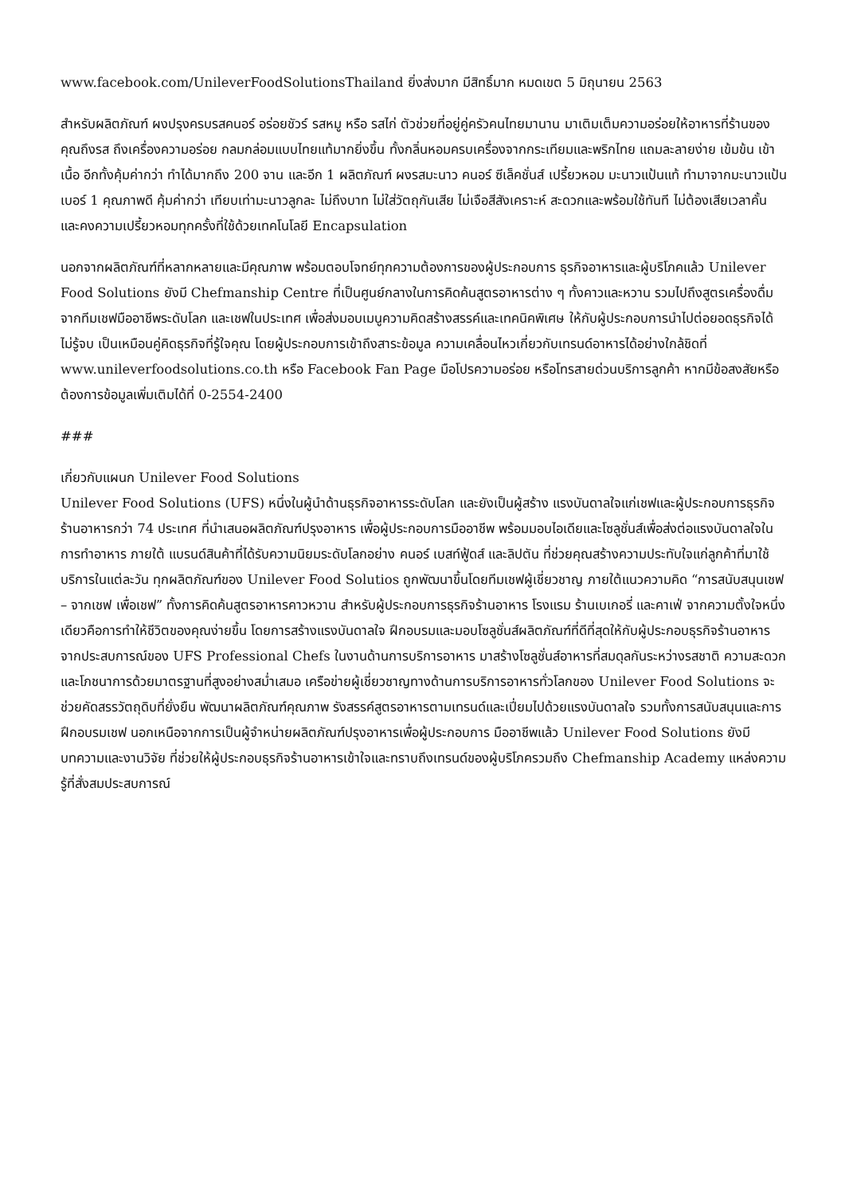www.facebook.com/UnileverFoodSolutionsThailand ยิ่งส่งมาก มีสิทธิ์มาก หมดเขต 5 มิถุนายน 2563
สำหรับผลิตภัณฑ์ ผงปรุงครบรสคนอร์ อร่อยชัวร์ รสหมู หรือ รสไก่ ตัวช่วยที่อยู่คู่ครัวคนไทยมานาน มาเติมเต็มความอร่อยให้อาหารที่ร้านของคุณถึงรส ถึงเครื่องความอร่อย กลมกล่อมแบบไทยแท้มากยิ่งขึ้น ทั้งกลิ่นหอมครบเครื่องจากกระเทียมและพริกไทย แถมละลายง่าย เข้มข้น เข้าเนื้อ อีกทั้งคุ้มค่ากว่า ทำได้มากถึง 200 จาน และอีก 1 ผลิตภัณฑ์ ผงรสมะนาว คนอร์ ซีเล็คชั่นส์ เปรี้ยวหอม มะนาวแป้นแท้ ทำมาจากมะนาวแป้นเบอร์ 1 คุณภาพดี คุ้มค่ากว่า เทียบเท่ามะนาวลูกละ ไม่ถึงบาท ไม่ใส่วัตถุกันเสีย ไม่เจือสีสังเคราะห์ สะดวกและพร้อมใช้ทันที ไม่ต้องเสียเวลาคั้น และคงความเปรี้ยวหอมทุกครั้งที่ใช้ด้วยเทคโนโลยี Encapsulation
นอกจากผลิตภัณฑ์ที่หลากหลายและมีคุณภาพ พร้อมตอบโจทย์ทุกความต้องการของผู้ประกอบการ ธุรกิจอาหารและผู้บริโภคแล้ว Unilever Food Solutions ยังมี Chefmanship Centre ที่เป็นศูนย์กลางในการคิดค้นสูตรอาหารต่าง ๆ ทั้งคาวและหวาน รวมไปถึงสูตรเครื่องดื่มจากทีมเชฟมืออาชีพระดับโลก และเชฟในประเทศ เพื่อส่งมอบเมนูความคิดสร้างสรรค์และเทคนิคพิเศษ ให้กับผู้ประกอบการนำไปต่อยอดธุรกิจได้ไม่รู้จบ เป็นเหมือนคู่คิดธุรกิจที่รู้ใจคุณ โดยผู้ประกอบการเข้าถึงสาระข้อมูล ความเคลื่อนไหวเกี่ยวกับเทรนด์อาหารได้อย่างใกล้ชิดที่ www.unileverfoodsolutions.co.th หรือ Facebook Fan Page มือโปรความอร่อย หรือโทรสายด่วนบริการลูกค้า หากมีข้อสงสัยหรือต้องการข้อมูลเพิ่มเติมได้ที่ 0-2554-2400
###
เกี่ยวกับแผนก Unilever Food Solutions
Unilever Food Solutions (UFS) หนึ่งในผู้นำด้านธุรกิจอาหารระดับโลก และยังเป็นผู้สร้าง แรงบันดาลใจแก่เชฟและผู้ประกอบการธุรกิจร้านอาหารกว่า 74 ประเทศ ที่นำเสนอผลิตภัณฑ์ปรุงอาหาร เพื่อผู้ประกอบการมืออาชีพ พร้อมมอบไอเดียและโซลูชั่นส์เพื่อส่งต่อแรงบันดาลใจในการทำอาหาร ภายใต้ แบรนด์สินค้าที่ได้รับความนิยมระดับโลกอย่าง คนอร์ เบสท์ฟู้ดส์ และลิปตัน ที่ช่วยคุณสร้างความประทับใจแก่ลูกค้าที่มาใช้บริการในแต่ละวัน ทุกผลิตภัณฑ์ของ Unilever Food Solutios ถูกพัฒนาขึ้นโดยทีมเชฟผู้เชี่ยวชาญ ภายใต้แนวความคิด “การสนับสนุนเชฟ – จากเชฟ เพื่อเชฟ” ทั้งการคิดค้นสูตรอาหารคาวหวาน สำหรับผู้ประกอบการธุรกิจร้านอาหาร โรงแรม ร้านเบเกอรี่ และคาเฟ่ จากความตั้งใจหนึ่งเดียวคือการทำให้ชีวิตของคุณง่ายขึ้น โดยการสร้างแรงบันดาลใจ ฝึกอบรมและมอบโซลูชั่นส์ผลิตภัณฑ์ที่ดีที่สุดให้กับผู้ประกอบธุรกิจร้านอาหาร จากประสบการณ์ของ UFS Professional Chefs ในงานด้านการบริการอาหาร มาสร้างโซลูชั่นส์อาหารที่สมดุลกันระหว่างรสชาติ ความสะดวก และโภชนาการด้วยมาตรฐานที่สูงอย่างสม่ำเสมอ เครือข่ายผู้เชี่ยวชาญทางด้านการบริการอาหารทั่วโลกของ Unilever Food Solutions จะช่วยคัดสรรวัตถุดิบที่ยั่งยืน พัฒนาผลิตภัณฑ์คุณภาพ รังสรรค์สูตรอาหารตามเทรนด์และเปี่ยมไปด้วยแรงบันดาลใจ รวมทั้งการสนับสนุนและการฝึกอบรมเชฟ นอกเหนือจากการเป็นผู้จำหน่ายผลิตภัณฑ์ปรุงอาหารเพื่อผู้ประกอบการ มืออาชีพแล้ว Unilever Food Solutions ยังมีบทความและงานวิจัย ที่ช่วยให้ผู้ประกอบธุรกิจร้านอาหารเข้าใจและทราบถึงเทรนด์ของผู้บริโภครวมถึง Chefmanship Academy แหล่งความรู้ที่สั่งสมประสบการณ์